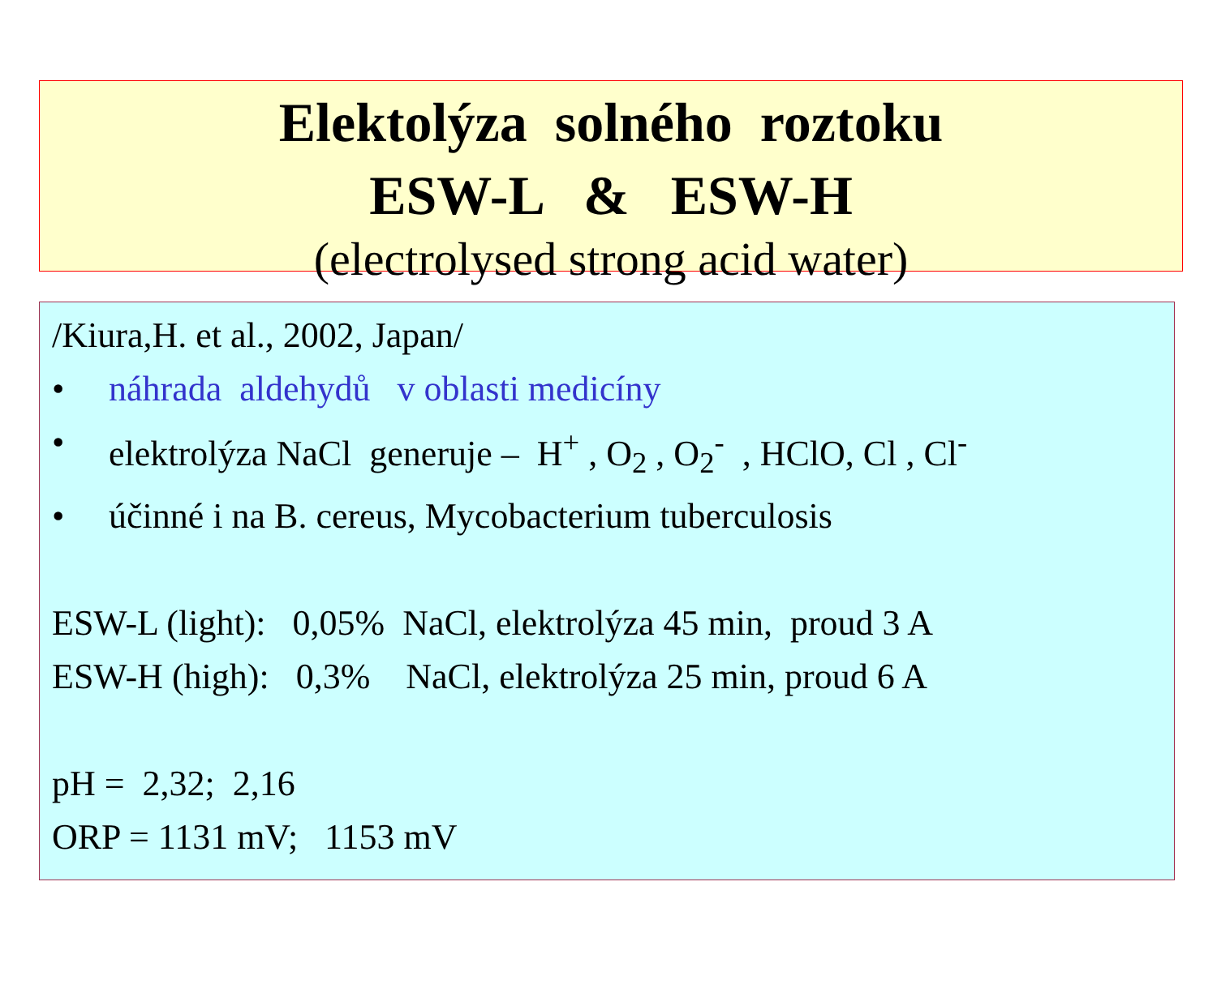Elektolýza solného roztoku
ESW-L & ESW-H
(electrolysed strong acid water)
/Kiura,H. et al., 2002, Japan/
• náhrada aldehydů v oblasti medicíny
• elektrolýza NaCl generuje – H<sup>+</sup> , O<sub>2</sub> , O<sub>2</sub><sup>-</sup> , HClO, Cl , Cl<sup>-</sup>
• účinné i na B. cereus, Mycobacterium tuberculosis
ESW-L (light): 0,05% NaCl, elektrolýza 45 min, proud 3 A
ESW-H (high): 0,3% NaCl, elektrolýza 25 min, proud 6 A
pH = 2,32; 2,16
ORP = 1131 mV; 1153 mV